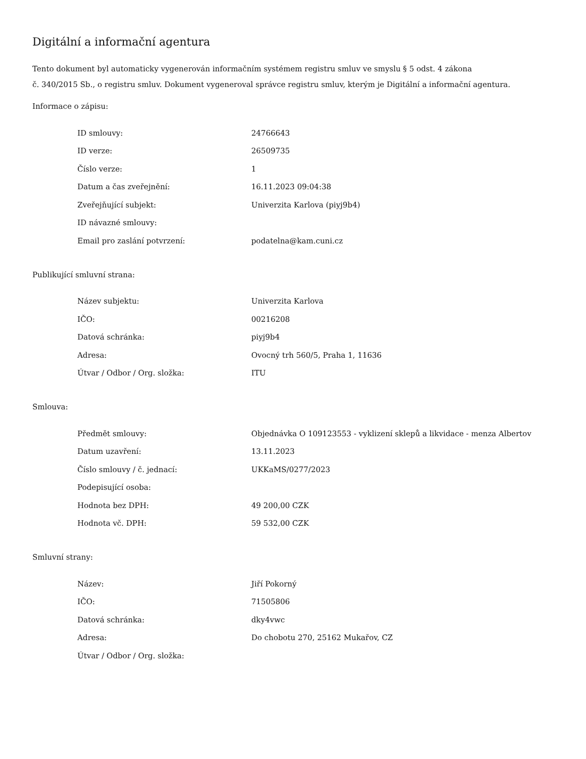Digitální a informační agentura
Tento dokument byl automaticky vygenerován informačním systémem registru smluv ve smyslu § 5 odst. 4 zákona
č. 340/2015 Sb., o registru smluv. Dokument vygeneroval správce registru smluv, kterým je Digitální a informační agentura.
Informace o zápisu:
| ID smlouvy: | 24766643 |
| ID verze: | 26509735 |
| Číslo verze: | 1 |
| Datum a čas zveřejnění: | 16.11.2023 09:04:38 |
| Zveřejňující subjekt: | Univerzita Karlova (piyj9b4) |
| ID návazné smlouvy: | |
| Email pro zaslání potvrzení: | podatelna@kam.cuni.cz |
Publikující smluvní strana:
| Název subjektu: | Univerzita Karlova |
| IČO: | 00216208 |
| Datová schránka: | piyj9b4 |
| Adresa: | Ovocný trh 560/5, Praha 1, 11636 |
| Útvar / Odbor / Org. složka: | ITU |
Smlouva:
| Předmět smlouvy: | Objednávka O 109123553 - vyklizení sklepů a likvidace - menza Albertov |
| Datum uzavření: | 13.11.2023 |
| Číslo smlouvy / č. jednací: | UKKaMS/0277/2023 |
| Podepisující osoba: | |
| Hodnota bez DPH: | 49 200,00 CZK |
| Hodnota vč. DPH: | 59 532,00 CZK |
Smluvní strany:
| Název: | Jiří Pokorný |
| IČO: | 71505806 |
| Datová schránka: | dky4vwc |
| Adresa: | Do chobotu 270, 25162 Mukařov, CZ |
| Útvar / Odbor / Org. složka: | |